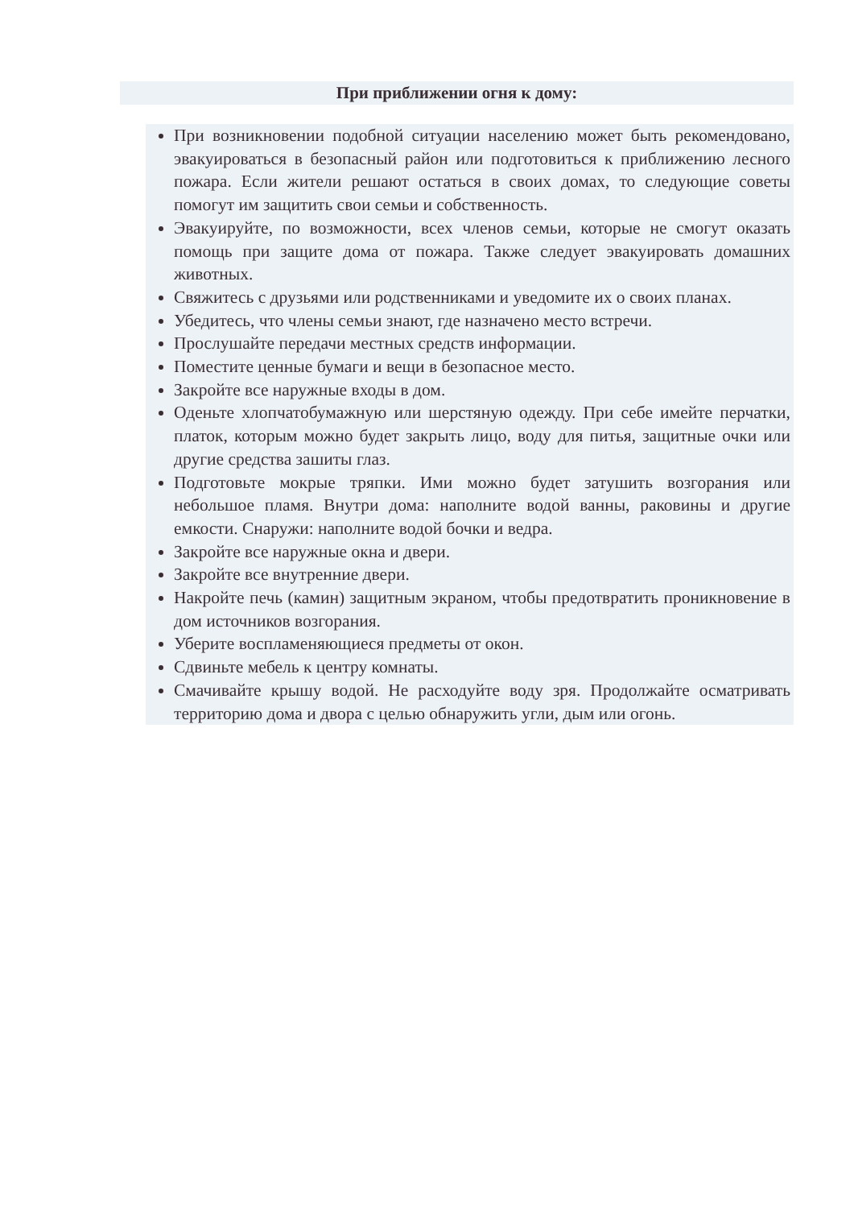При приближении огня к дому:
При возникновении подобной ситуации населению может быть рекомендовано, эвакуироваться в безопасный район или подготовиться к приближению лесного пожара. Если жители решают остаться в своих домах, то следующие советы помогут им защитить свои семьи и собственность.
Эвакуируйте, по возможности, всех членов семьи, которые не смогут оказать помощь при защите дома от пожара. Также следует эвакуировать домашних животных.
Свяжитесь с друзьями или родственниками и уведомите их о своих планах.
Убедитесь, что члены семьи знают, где назначено место встречи.
Прослушайте передачи местных средств информации.
Поместите ценные бумаги и вещи в безопасное место.
Закройте все наружные входы в дом.
Оденьте хлопчатобумажную или шерстяную одежду. При себе имейте перчатки, платок, которым можно будет закрыть лицо, воду для питья, защитные очки или другие средства зашиты глаз.
Подготовьте мокрые тряпки. Ими можно будет затушить возгорания или небольшое пламя. Внутри дома: наполните водой ванны, раковины и другие емкости. Снаружи: наполните водой бочки и ведра.
Закройте все наружные окна и двери.
Закройте все внутренние двери.
Накройте печь (камин) защитным экраном, чтобы предотвратить проникновение в дом источников возгорания.
Уберите воспламеняющиеся предметы от окон.
Сдвиньте мебель к центру комнаты.
Смачивайте крышу водой. Не расходуйте воду зря. Продолжайте осматривать территорию дома и двора с целью обнаружить угли, дым или огонь.